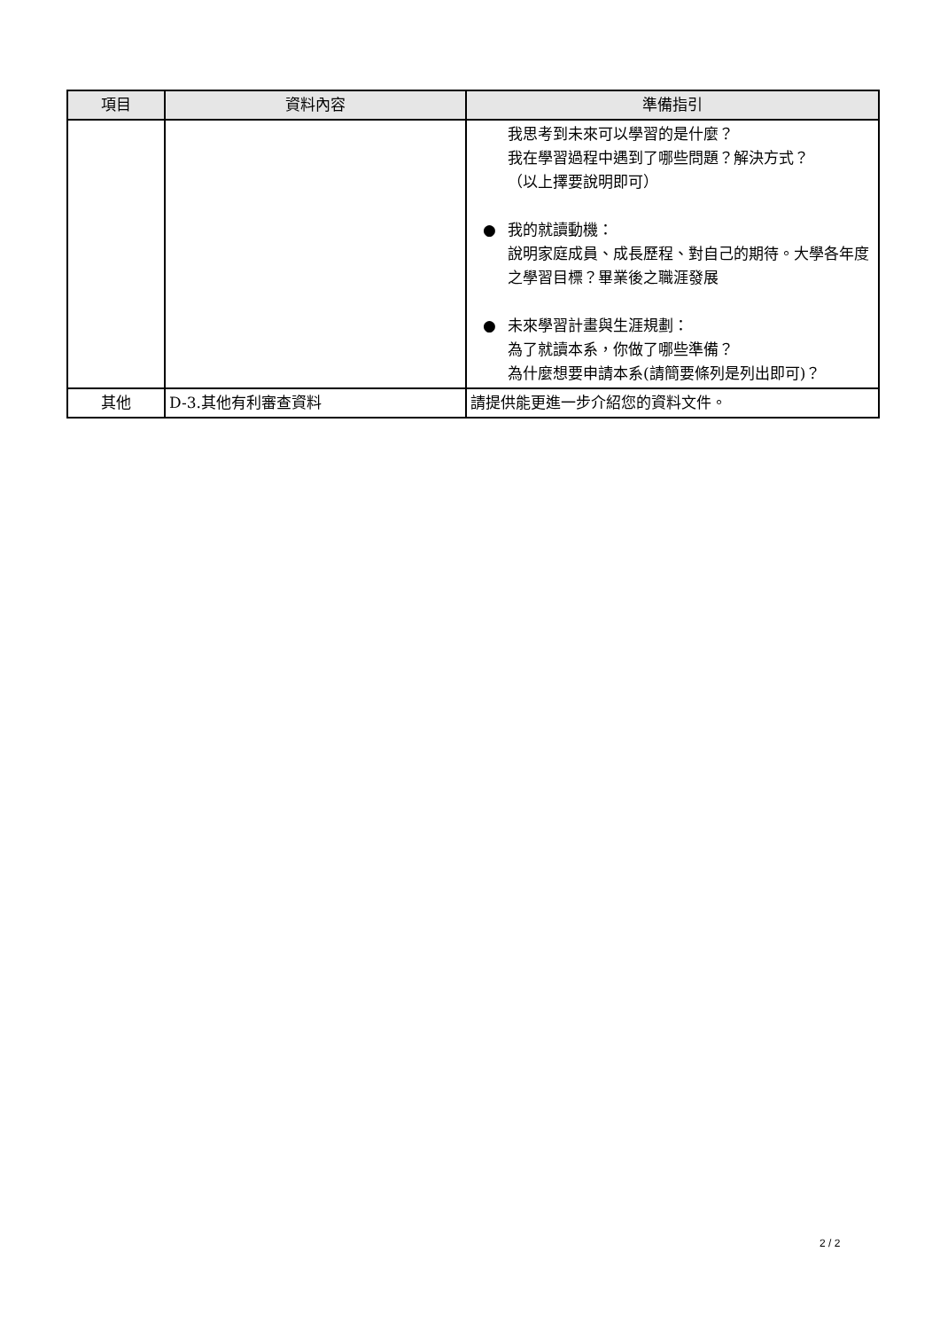| 項目 | 資料內容 | 準備指引 |
| --- | --- | --- |
| | | 我思考到未來可以學習的是什麼？ 我在學習過程中遇到了哪些問題？解決方式？ （以上擇要說明即可） ● 我的就讀動機： 說明家庭成員、成長歷程、對自己的期待。大學各年度之學習目標？畢業後之職涯發展 ● 未來學習計畫與生涯規劃： 為了就讀本系，你做了哪些準備？ 為什麼想要申請本系(請簡要條列是列出即可)？ |
| 其他 | D-3.其他有利審查資料 | 請提供能更進一步介紹您的資料文件。 |
2 / 2